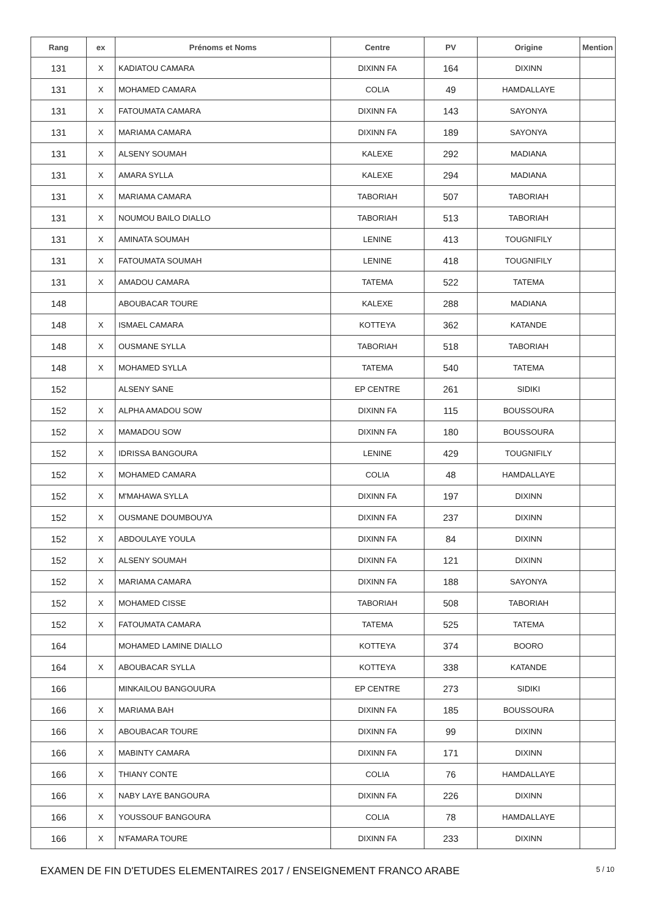| Rang | ex | Prénoms et Noms | Centre | PV | Origine | Mention |
| --- | --- | --- | --- | --- | --- | --- |
| 131 | X | KADIATOU CAMARA | DIXINN FA | 164 | DIXINN | |
| 131 | X | MOHAMED CAMARA | COLIA | 49 | HAMDALLAYE | |
| 131 | X | FATOUMATA CAMARA | DIXINN FA | 143 | SAYONYA | |
| 131 | X | MARIAMA CAMARA | DIXINN FA | 189 | SAYONYA | |
| 131 | X | ALSENY SOUMAH | KALEXE | 292 | MADIANA | |
| 131 | X | AMARA SYLLA | KALEXE | 294 | MADIANA | |
| 131 | X | MARIAMA CAMARA | TABORIAH | 507 | TABORIAH | |
| 131 | X | NOUMOU BAILO DIALLO | TABORIAH | 513 | TABORIAH | |
| 131 | X | AMINATA SOUMAH | LENINE | 413 | TOUGNIFILY | |
| 131 | X | FATOUMATA SOUMAH | LENINE | 418 | TOUGNIFILY | |
| 131 | X | AMADOU CAMARA | TATEMA | 522 | TATEMA | |
| 148 | | ABOUBACAR TOURE | KALEXE | 288 | MADIANA | |
| 148 | X | ISMAEL CAMARA | KOTTEYA | 362 | KATANDE | |
| 148 | X | OUSMANE SYLLA | TABORIAH | 518 | TABORIAH | |
| 148 | X | MOHAMED SYLLA | TATEMA | 540 | TATEMA | |
| 152 | | ALSENY SANE | EP CENTRE | 261 | SIDIKI | |
| 152 | X | ALPHA AMADOU SOW | DIXINN FA | 115 | BOUSSOURA | |
| 152 | X | MAMADOU SOW | DIXINN FA | 180 | BOUSSOURA | |
| 152 | X | IDRISSA BANGOURA | LENINE | 429 | TOUGNIFILY | |
| 152 | X | MOHAMED CAMARA | COLIA | 48 | HAMDALLAYE | |
| 152 | X | M'MAHAWA SYLLA | DIXINN FA | 197 | DIXINN | |
| 152 | X | OUSMANE DOUMBOUYA | DIXINN FA | 237 | DIXINN | |
| 152 | X | ABDOULAYE YOULA | DIXINN FA | 84 | DIXINN | |
| 152 | X | ALSENY SOUMAH | DIXINN FA | 121 | DIXINN | |
| 152 | X | MARIAMA CAMARA | DIXINN FA | 188 | SAYONYA | |
| 152 | X | MOHAMED CISSE | TABORIAH | 508 | TABORIAH | |
| 152 | X | FATOUMATA CAMARA | TATEMA | 525 | TATEMA | |
| 164 | | MOHAMED LAMINE DIALLO | KOTTEYA | 374 | BOORO | |
| 164 | X | ABOUBACAR SYLLA | KOTTEYA | 338 | KATANDE | |
| 166 | | MINKAILOU BANGOUURA | EP CENTRE | 273 | SIDIKI | |
| 166 | X | MARIAMA BAH | DIXINN FA | 185 | BOUSSOURA | |
| 166 | X | ABOUBACAR TOURE | DIXINN FA | 99 | DIXINN | |
| 166 | X | MABINTY CAMARA | DIXINN FA | 171 | DIXINN | |
| 166 | X | THIANY CONTE | COLIA | 76 | HAMDALLAYE | |
| 166 | X | NABY LAYE BANGOURA | DIXINN FA | 226 | DIXINN | |
| 166 | X | YOUSSOUF BANGOURA | COLIA | 78 | HAMDALLAYE | |
| 166 | X | N'FAMARA TOURE | DIXINN FA | 233 | DIXINN | |
EXAMEN DE FIN D'ETUDES ELEMENTAIRES 2017 / ENSEIGNEMENT FRANCO ARABE 5 / 10